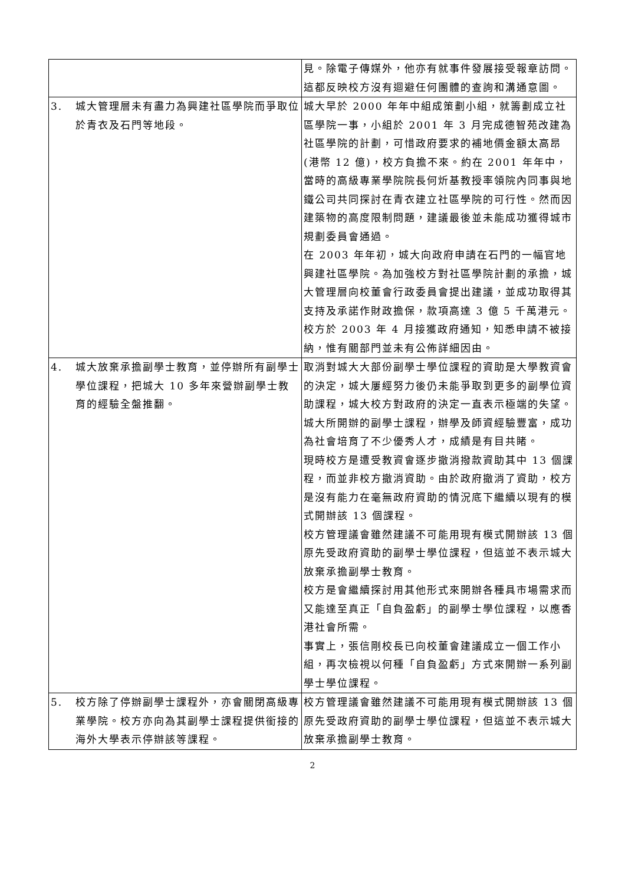| | | 見。除電子傳媒外，他亦有就事件發展接受報章訪問。這都反映校方沒有迴避任何團體的查詢和溝通意圖。 |
| 3. | 城大管理層未有盡力為興建社區學院而爭取位於青衣及石門等地段。 | 城大早於 2000 年年中組成策劃小組，就籌劃成立社區學院一事，小組於 2001 年 3 月完成德智苑改建為社區學院的計劃，可惜政府要求的補地價金額太高昂(港幣 12 億)，校方負擔不來。約在 2001 年年中，當時的高級專業學院院長何炘基教授率領院內同事與地鐵公司共同探討在青衣建立社區學院的可行性。然而因建築物的高度限制問題，建議最後並未能成功獲得城市規劃委員會通過。 在 2003 年年初，城大向政府申請在石門的一幅官地興建社區學院。為加強校方對社區學院計劃的承擔，城大管理層向校董會行政委員會提出建議，並成功取得其支持及承諾作財政擔保，款項高達 3 億 5 千萬港元。校方於 2003 年 4 月接獲政府通知，知悉申請不被接納，惟有關部門並未有公佈詳細因由。 |
| 4. | 城大放棄承擔副學士教育，並停辦所有副學士學位課程，把城大 10 多年來營辦副學士教育的經驗全盤推翻。 | 取消對城大大部份副學士學位課程的資助是大學教資會的決定，城大屢經努力後仍未能爭取到更多的副學位資助課程，城大校方對政府的決定一直表示極端的失望。城大所開辦的副學士課程，辦學及師資經驗豐富，成功為社會培育了不少優秀人才，成績是有目共睹。 現時校方是遭受教資會逐步撤消撥款資助其中 13 個課程，而並非校方撤消資助。由於政府撤消了資助，校方是沒有能力在毫無政府資助的情況底下繼續以現有的模式開辦該 13 個課程。 校方管理議會雖然建議不可能用現有模式開辦該 13 個原先受政府資助的副學士學位課程，但這並不表示城大放棄承擔副學士教育。 校方是會繼續探討用其他形式來開辦各種具市場需求而又能達至真正「自負盈虧」的副學士學位課程，以應香港社會所需。 事實上，張信剛校長已向校董會建議成立一個工作小組，再次檢視以何種「自負盈虧」方式來開辦一系列副學士學位課程。 |
| 5. | 校方除了停辦副學士課程外，亦會關閉高級專業學院。校方亦向為其副學士課程提供銜接的海外大學表示停辦該等課程。 | 校方管理議會雖然建議不可能用現有模式開辦該 13 個原先受政府資助的副學士學位課程，但這並不表示城大放棄承擔副學士教育。 |
2